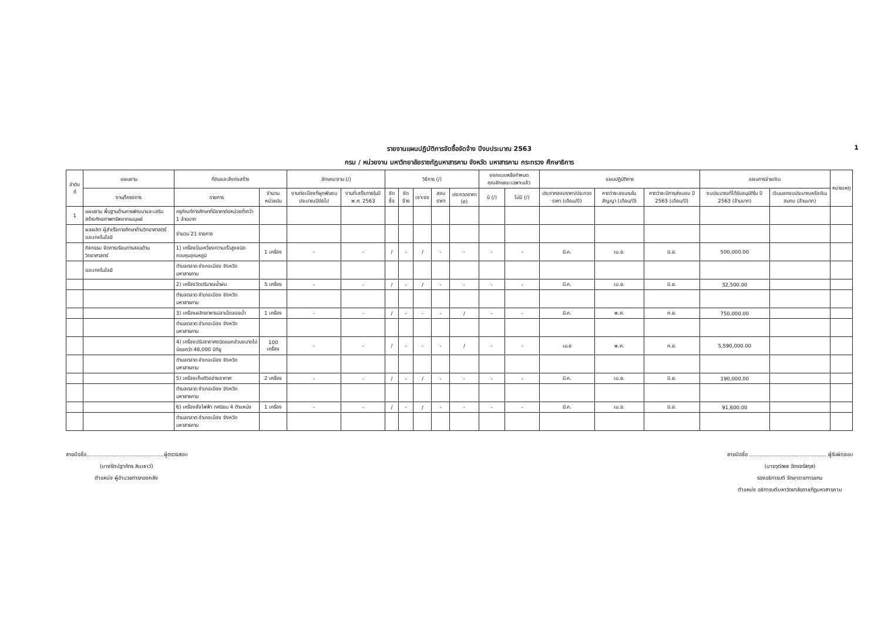รายงานแผนปฏิบัติการจัดซื้อจัดจ้าง ปีงบประมาณ 2563 1
กรม / หน่วยงาน มหาวิทยาลัยราชภัฏมหาสารคาม จังหวัด มหาสารคาม กระทรวง ศึกษาธิการ
| ลำดับ ที่ | แผนงาน | ที่ดินและสิ่งก่อสร้าง | | ลักษณะงาน (/) | | วิธีการ (/) | | | | | ออกแบบหรือกำหนดคุณลักษณะเฉพาะแล้ว | | แผนปฏิบัติการ | | | แผนการจ่ายเงิน | | หมายเหตุ |
| --- | --- | --- | --- | --- | --- | --- | --- | --- | --- | --- | --- | --- | --- | --- | --- | --- | --- | --- |
| | งาน/โครงการ | รายการ | จำนวน หน่วยนับ | งานต่อเนื่องที่ผูกพันงบประมาณปีต่อไป | งานที่เสร็จภายในปี พ.ศ. 2563 | จัดซื้อ | จัดจ้าง | เจาะจง | สอบราคา | ประกวดราคา (e) | มี (/) | ไม่มี (/) | ประกาศสอบราคา/ประกวดราคา (เดือน/ปี) | คาดว่าจะลงนามในสัญญา (เดือน/ปี) | คาดว่าจะมีการส่งมอบ ปี 2563 (เดือน/ปี) | งบประมาณที่ได้รับอนุมัติใน ปี 2563 (ล้านบาท) | เงินนอกงบประมาณหรือเงินสมทบ (ล้านบาท) | |
| 1 | แผนงาน พื้นฐานด้านการพัฒนาและเสริมสร้างศักยภาพทรัพยากรมนุษย์ | ครุภัณฑ์การศึกษาที่มีราคาต่อหน่วยต่ำกว่า 1 ล้านบาท | | | | | | | | | | | | | | | | |
| | ผลผลิต ผู้สำเร็จการศึกษาด้านวิทยาศาสตร์และเทคโนโลยี | จำนวน 21 รายการ | | | | | | | | | | | | | | | | |
| | กิจกรรม จัดการเรียนการสอนด้านวิทยาศาสตร์ | 1) เครื่องปั่นเหวี่ยงความเร็วสูงชนิดควบคุมอุณหภูมิ | 1 เครื่อง | - | - | / | - | / | - | - | - | - | มี.ค. | เม.ย. | มิ.ย. | 500,000.00 | | |
| | และเทคโนโลยี | ตำบลตลาด อำเภอเมือง จังหวัดมหาสารคาม | | | | | | | | | | | | | | | | |
| | | 2) เครื่องวัดปริมาณน้ำฝน | 5 เครื่อง | - | - | / | - | / | - | - | - | - | มี.ค. | เม.ย. | มิ.ย. | 32,500.00 | | |
| | | ตำบลตลาด อำเภอเมือง จังหวัดมหาสารคาม | | | | | | | | | | | | | | | | |
| | | 3) เครื่องผลิตอาหารปลาเม็ดลอยน้ำ | 1 เครื่อง | - | - | / | - | - | - | / | - | - | มี.ค. | พ.ค. | ก.ย. | 750,000.00 | | |
| | | ตำบลตลาด อำเภอเมือง จังหวัดมหาสารคาม | | | | | | | | | | | | | | | | |
| | | 4) เครื่องปรับอากาศชนิดแยกส่วนขนาดไม่น้อยกว่า 48,000 บีทียู | 100 เครื่อง | - | - | / | - | - | - | / | - | - | เม.ย | พ.ค. | ก.ย. | 5,590,000.00 | | |
| | | ตำบลตลาด อำเภอเมือง จังหวัดมหาสารคาม | | | | | | | | | | | | | | | | |
| | | 5) เครื่องเก็บตัวอย่างอากาศ | 2 เครื่อง | - | - | / | - | / | - | - | - | - | มี.ค. | เม.ย. | มิ.ย. | 190,000.00 | | |
| | | ตำบลตลาด อำเภอเมือง จังหวัดมหาสารคาม | | | | | | | | | | | | | | | | |
| | | 6) เครื่องชั่งไฟฟ้า ทศนิยม 4 ตำแหน่ง | 1 เครื่อง | - | - | / | - | / | - | - | - | - | มี.ค. | เม.ย. | มิ.ย. | 91,600.00 | | |
| | | ตำบลตลาด อำเภอเมือง จังหวัดมหาสารคาม | | | | | | | | | | | | | | | | |
ลายมือชื่อ..............................................ผู้ตรวจสอบ
(นางรัตน์ฐาภัทร สินเธาว์)
ตำแหน่ง ผู้อำนวยการกองคลัง
ลายมือชื่อ .............................................. ผู้รับผิดชอบ
(นายวุฒิพล ฉัตรจรัสกุล)
รองอธิการบดี รักษาราชการแทน
ตำแหน่ง อธิการบดีมหาวิทยาลัยราชภัฏมหาสารคาม